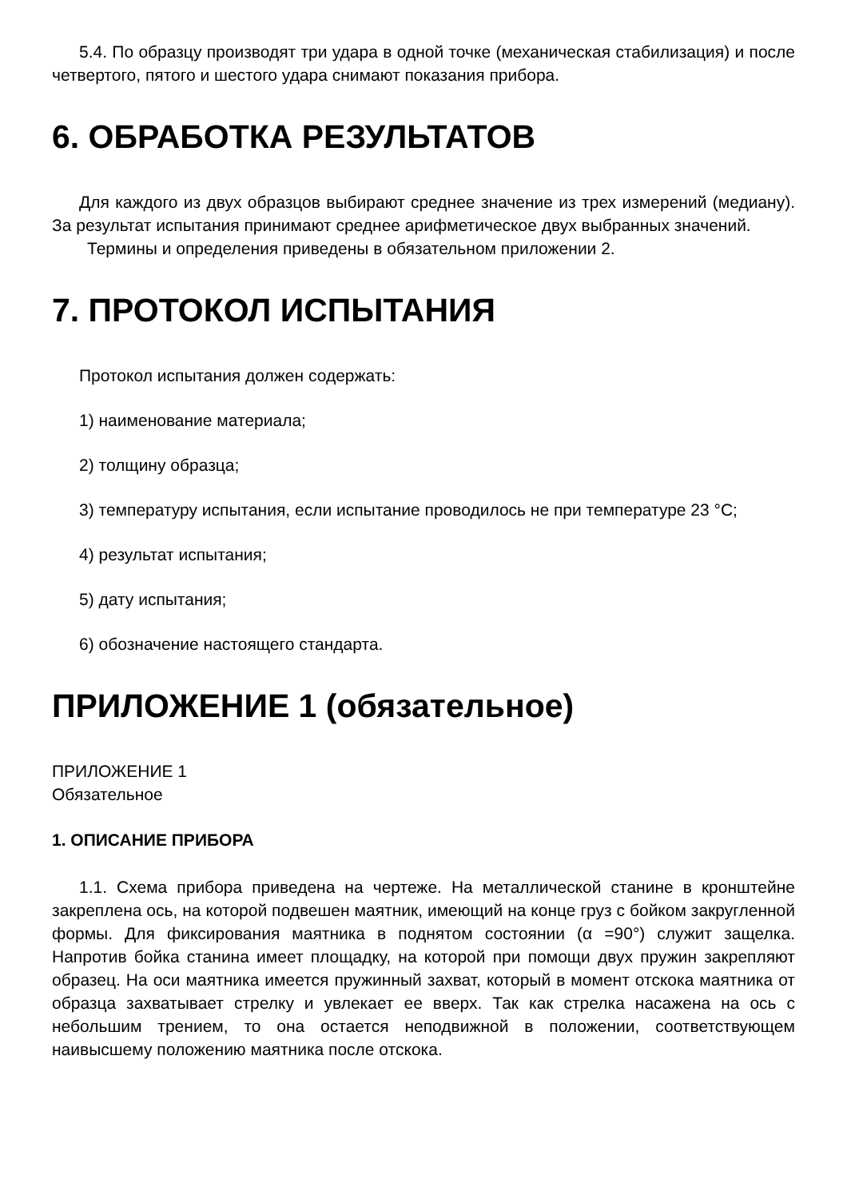5.4. По образцу производят три удара в одной точке (механическая стабилизация) и после четвертого, пятого и шестого удара снимают показания прибора.
6. ОБРАБОТКА РЕЗУЛЬТАТОВ
Для каждого из двух образцов выбирают среднее значение из трех измерений (медиану). За результат испытания принимают среднее арифметическое двух выбранных значений.
Термины и определения приведены в обязательном приложении 2.
7. ПРОТОКОЛ ИСПЫТАНИЯ
Протокол испытания должен содержать:
1) наименование материала;
2) толщину образца;
3) температуру испытания, если испытание проводилось не при температуре 23 °С;
4) результат испытания;
5) дату испытания;
6) обозначение настоящего стандарта.
ПРИЛОЖЕНИЕ 1 (обязательное)
ПРИЛОЖЕНИЕ 1
Обязательное
1. ОПИСАНИЕ ПРИБОРА
1.1. Схема прибора приведена на чертеже. На металлической станине в кронштейне закреплена ось, на которой подвешен маятник, имеющий на конце груз с бойком закругленной формы. Для фиксирования маятника в поднятом состоянии (α =90°) служит защелка. Напротив бойка станина имеет площадку, на которой при помощи двух пружин закрепляют образец. На оси маятника имеется пружинный захват, который в момент отскока маятника от образца захватывает стрелку и увлекает ее вверх. Так как стрелка насажена на ось с небольшим трением, то она остается неподвижной в положении, соответствующем наивысшему положению маятника после отскока.